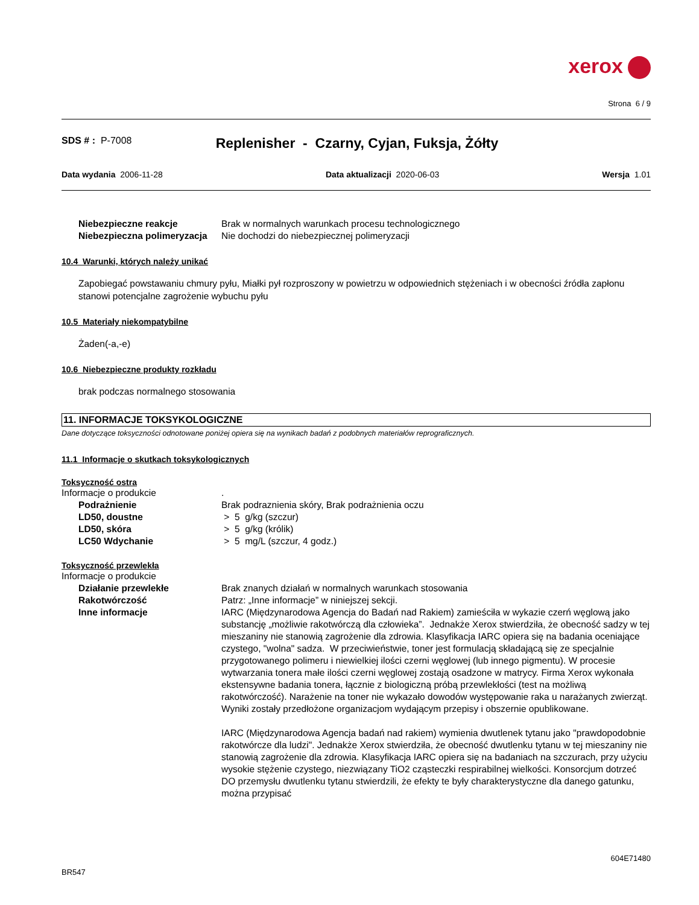xerox
Strona 6 / 9
SDS # : P-7008
Replenisher - Czarny, Cyjan, Fuksja, Żółty
Data wydania 2006-11-28 Data aktualizacji 2020-06-03 Wersja 1.01
Niebezpieczne reakcje Brak w normalnych warunkach procesu technologicznego
Niebezpieczna polimeryzacja Nie dochodzi do niebezpiecznej polimeryzacji
10.4 Warunki, których należy unikać
Zapobiegać powstawaniu chmury pyłu, Miałki pył rozproszony w powietrzu w odpowiednich stężeniach i w obecności źródła zapłonu stanowi potencjalne zagrożenie wybuchu pyłu
10.5 Materiały niekompatybilne
Żaden(-a,-e)
10.6 Niebezpieczne produkty rozkładu
brak podczas normalnego stosowania
11. INFORMACJE TOKSYKOLOGICZNE
Dane dotyczące toksyczności odnotowane poniżej opiera się na wynikach badań z podobnych materiałów reprograficznych.
11.1 Informacje o skutkach toksykologicznych
Toksyczność ostra
Informacje o produkcie .
Podrażnienie Brak podraznienia skóry, Brak podrażnienia oczu
LD50, doustne > 5 g/kg (szczur)
LD50, skóra > 5 g/kg (królik)
LC50 Wdychanie > 5 mg/L (szczur, 4 godz.)
Toksyczność przewlekła
Informacje o produkcie
Działanie przewlekłe Brak znanych działań w normalnych warunkach stosowania
Rakotwórczość Patrz: „Inne informacje” w niniejszej sekcji.
Inne informacje IARC (Międzynarodowa Agencja do Badań nad Rakiem) zamieściła w wykazie czerń węglową jako substancję „możliwie rakotwórczą dla człowieka”. Jednakże Xerox stwierdziła, że obecność sadzy w tej mieszaniny nie stanowią zagrożenie dla zdrowia. Klasyfikacja IARC opiera się na badania oceniające czystego, "wolna" sadza. W przeciwieństwie, toner jest formulacją składającą się ze specjalnie przygotowanego polimeru i niewielkiej ilości czerni węglowej (lub innego pigmentu). W procesie wytwarzania tonera małe ilości czerni węglowej zostają osadzone w matrycy. Firma Xerox wykonała ekstensywne badania tonera, łącznie z biologiczną próbą przewlekłości (test na możliwą rakotwórczość). Narażenie na toner nie wykazało dowodów występowanie raka u narażanych zwierząt. Wyniki zostały przedłożone organizacjom wydającym przepisy i obszernie opublikowane.
IARC (Międzynarodowa Agencja badań nad rakiem) wymienia dwutlenek tytanu jako "prawdopodobnie rakotwórcze dla ludzi". Jednakże Xerox stwierdziła, że obecność dwutlenku tytanu w tej mieszaniny nie stanowią zagrożenie dla zdrowia. Klasyfikacja IARC opiera się na badaniach na szczurach, przy użyciu wysokie stężenie czystego, niezwiązany TiO2 cząsteczki respirabilnej wielkości. Konsorcjum dotrzeć DO przemysłu dwutlenku tytanu stwierdzili, że efekty te były charakterystyczne dla danego gatunku, można przypisać
604E71480
BR547